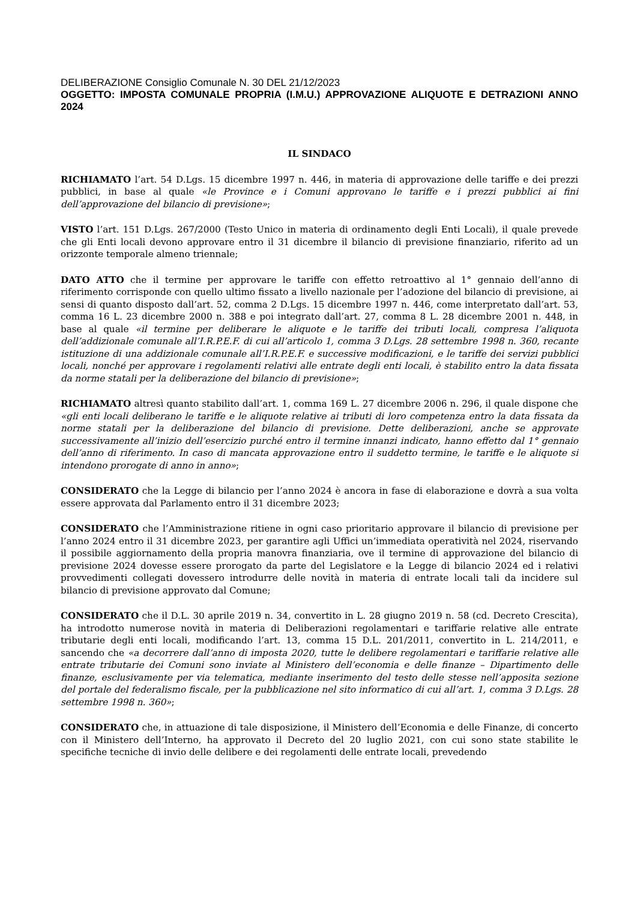DELIBERAZIONE Consiglio Comunale N. 30 DEL 21/12/2023
OGGETTO: IMPOSTA COMUNALE PROPRIA (I.M.U.) APPROVAZIONE ALIQUOTE E DETRAZIONI ANNO 2024
IL SINDACO
RICHIAMATO l’art. 54 D.Lgs. 15 dicembre 1997 n. 446, in materia di approvazione delle tariffe e dei prezzi pubblici, in base al quale «le Province e i Comuni approvano le tariffe e i prezzi pubblici ai fini dell’approvazione del bilancio di previsione»;
VISTO l’art. 151 D.Lgs. 267/2000 (Testo Unico in materia di ordinamento degli Enti Locali), il quale prevede che gli Enti locali devono approvare entro il 31 dicembre il bilancio di previsione finanziario, riferito ad un orizzonte temporale almeno triennale;
DATO ATTO che il termine per approvare le tariffe con effetto retroattivo al 1° gennaio dell’anno di riferimento corrisponde con quello ultimo fissato a livello nazionale per l’adozione del bilancio di previsione, ai sensi di quanto disposto dall’art. 52, comma 2 D.Lgs. 15 dicembre 1997 n. 446, come interpretato dall’art. 53, comma 16 L. 23 dicembre 2000 n. 388 e poi integrato dall’art. 27, comma 8 L. 28 dicembre 2001 n. 448, in base al quale «il termine per deliberare le aliquote e le tariffe dei tributi locali, compresa l’aliquota dell’addizionale comunale all’I.R.P.E.F. di cui all’articolo 1, comma 3 D.Lgs. 28 settembre 1998 n. 360, recante istituzione di una addizionale comunale all’I.R.P.E.F. e successive modificazioni, e le tariffe dei servizi pubblici locali, nonché per approvare i regolamenti relativi alle entrate degli enti locali, è stabilito entro la data fissata da norme statali per la deliberazione del bilancio di previsione»;
RICHIAMATO altresì quanto stabilito dall’art. 1, comma 169 L. 27 dicembre 2006 n. 296, il quale dispone che «gli enti locali deliberano le tariffe e le aliquote relative ai tributi di loro competenza entro la data fissata da norme statali per la deliberazione del bilancio di previsione. Dette deliberazioni, anche se approvate successivamente all’inizio dell’esercizio purché entro il termine innanzi indicato, hanno effetto dal 1° gennaio dell’anno di riferimento. In caso di mancata approvazione entro il suddetto termine, le tariffe e le aliquote si intendono prorogate di anno in anno»;
CONSIDERATO che la Legge di bilancio per l’anno 2024 è ancora in fase di elaborazione e dovrà a sua volta essere approvata dal Parlamento entro il 31 dicembre 2023;
CONSIDERATO che l’Amministrazione ritiene in ogni caso prioritario approvare il bilancio di previsione per l’anno 2024 entro il 31 dicembre 2023, per garantire agli Uffici un’immediata operatività nel 2024, riservando il possibile aggiornamento della propria manovra finanziaria, ove il termine di approvazione del bilancio di previsione 2024 dovesse essere prorogato da parte del Legislatore e la Legge di bilancio 2024 ed i relativi provvedimenti collegati dovessero introdurre delle novità in materia di entrate locali tali da incidere sul bilancio di previsione approvato dal Comune;
CONSIDERATO che il D.L. 30 aprile 2019 n. 34, convertito in L. 28 giugno 2019 n. 58 (cd. Decreto Crescita), ha introdotto numerose novità in materia di Deliberazioni regolamentari e tariffarie relative alle entrate tributarie degli enti locali, modificando l’art. 13, comma 15 D.L. 201/2011, convertito in L. 214/2011, e sancendo che «a decorrere dall’anno di imposta 2020, tutte le delibere regolamentari e tariffarie relative alle entrate tributarie dei Comuni sono inviate al Ministero dell’economia e delle finanze – Dipartimento delle finanze, esclusivamente per via telematica, mediante inserimento del testo delle stesse nell’apposita sezione del portale del federalismo fiscale, per la pubblicazione nel sito informatico di cui all’art. 1, comma 3 D.Lgs. 28 settembre 1998 n. 360»;
CONSIDERATO che, in attuazione di tale disposizione, il Ministero dell’Economia e delle Finanze, di concerto con il Ministero dell’Interno, ha approvato il Decreto del 20 luglio 2021, con cui sono state stabilite le specifiche tecniche di invio delle delibere e dei regolamenti delle entrate locali, prevedendo